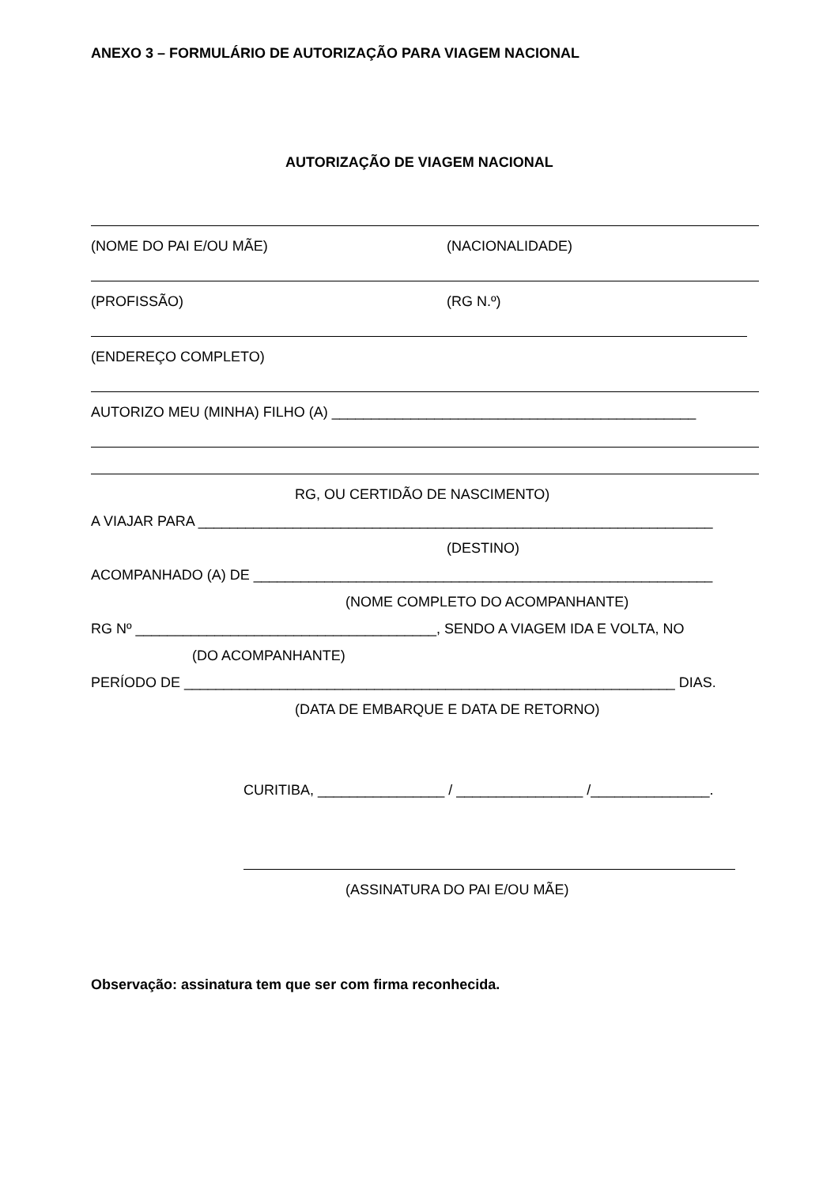ANEXO 3 – FORMULÁRIO DE AUTORIZAÇÃO PARA VIAGEM NACIONAL
AUTORIZAÇÃO DE VIAGEM NACIONAL
(NOME DO PAI E/OU MÃE) (NACIONALIDADE)
(PROFISSÃO) (RG N.º)
(ENDEREÇO COMPLETO)
AUTORIZO MEU (MINHA) FILHO (A) ______________________________________________
RG, OU CERTIDÃO DE NASCIMENTO)
A VIAJAR PARA _________________________________________________________________
(DESTINO)
ACOMPANHADO (A) DE __________________________________________________________
(NOME COMPLETO DO ACOMPANHANTE)
RG Nº ______________________________________, SENDO A VIAGEM IDA E VOLTA, NO
(DO ACOMPANHANTE)
PERÍODO DE ______________________________________________________________ DIAS.
(DATA DE EMBARQUE E DATA DE RETORNO)
CURITIBA, ________________ / ________________ /_______________.
(ASSINATURA DO PAI E/OU MÃE)
Observação: assinatura tem que ser com firma reconhecida.